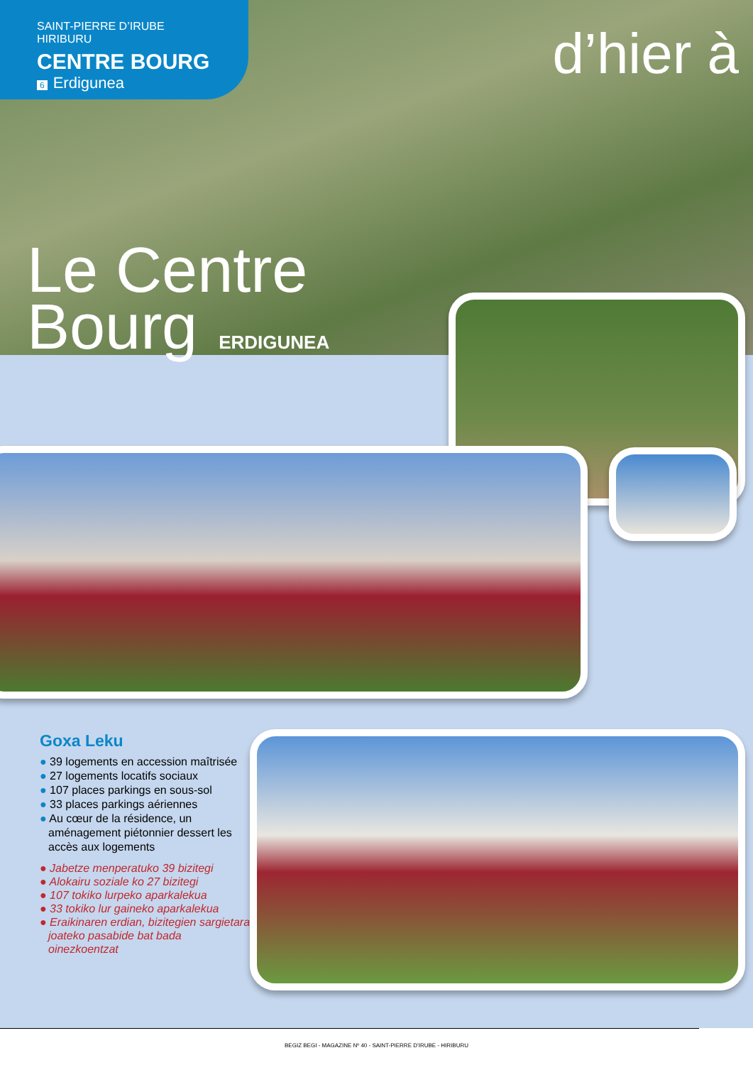SAINT-PIERRE D’IRUBE
HIRIBURU
CENTRE BOURG
6 Erdigunea
d’hier à
Le Centre
Bourg ERDIGUNEA
Goxa Leku
● 39 logements en accession maîtrisée
● 27 logements locatifs sociaux
● 107 places parkings en sous-sol
● 33 places parkings aériennes
● Au cœur de la résidence, un aménagement piétonnier dessert les accès aux logements
● Jabetze menperatuko 39 bizitegi
● Alokairu soziale ko 27 bizitegi
● 107 tokiko lurpeko aparkalekua
● 33 tokiko lur gaineko aparkalekua
● Eraikinaren erdian, bizitegien sargietara joateko pasabide bat bada oinezkoentzat
BEGIZ BEGI - MAGAZINE Nº 40 - SAINT-PIERRE D’IRUBE - HIRIBURU